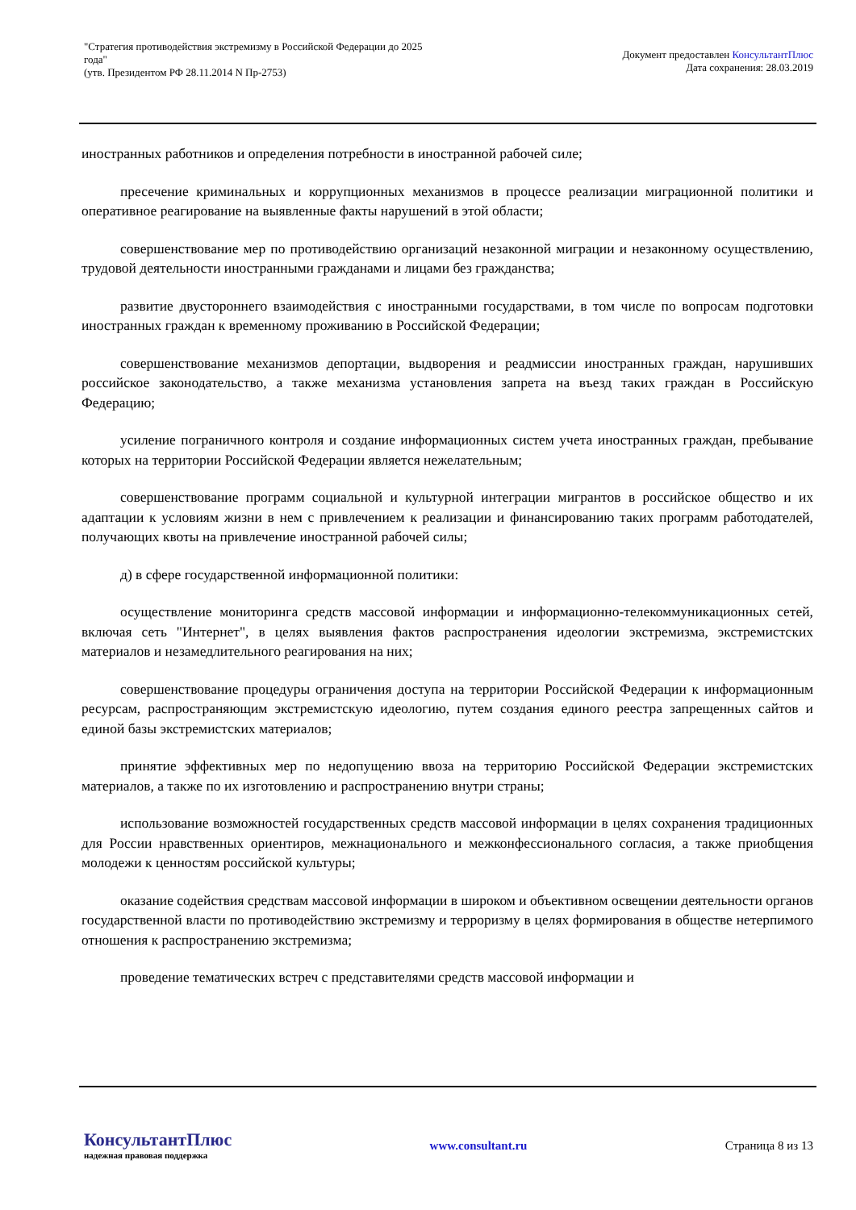"Стратегия противодействия экстремизму в Российской Федерации до 2025
года"
(утв. Президентом РФ 28.11.2014 N Пр-2753)
Документ предоставлен КонсультантПлюс
Дата сохранения: 28.03.2019
иностранных работников и определения потребности в иностранной рабочей силе;
пресечение криминальных и коррупционных механизмов в процессе реализации миграционной политики и оперативное реагирование на выявленные факты нарушений в этой области;
совершенствование мер по противодействию организаций незаконной миграции и незаконному осуществлению, трудовой деятельности иностранными гражданами и лицами без гражданства;
развитие двустороннего взаимодействия с иностранными государствами, в том числе по вопросам подготовки иностранных граждан к временному проживанию в Российской Федерации;
совершенствование механизмов депортации, выдворения и реадмиссии иностранных граждан, нарушивших российское законодательство, а также механизма установления запрета на въезд таких граждан в Российскую Федерацию;
усиление пограничного контроля и создание информационных систем учета иностранных граждан, пребывание которых на территории Российской Федерации является нежелательным;
совершенствование программ социальной и культурной интеграции мигрантов в российское общество и их адаптации к условиям жизни в нем с привлечением к реализации и финансированию таких программ работодателей, получающих квоты на привлечение иностранной рабочей силы;
д) в сфере государственной информационной политики:
осуществление мониторинга средств массовой информации и информационно-телекоммуникационных сетей, включая сеть "Интернет", в целях выявления фактов распространения идеологии экстремизма, экстремистских материалов и незамедлительного реагирования на них;
совершенствование процедуры ограничения доступа на территории Российской Федерации к информационным ресурсам, распространяющим экстремистскую идеологию, путем создания единого реестра запрещенных сайтов и единой базы экстремистских материалов;
принятие эффективных мер по недопущению ввоза на территорию Российской Федерации экстремистских материалов, а также по их изготовлению и распространению внутри страны;
использование возможностей государственных средств массовой информации в целях сохранения традиционных для России нравственных ориентиров, межнационального и межконфессионального согласия, а также приобщения молодежи к ценностям российской культуры;
оказание содействия средствам массовой информации в широком и объективном освещении деятельности органов государственной власти по противодействию экстремизму и терроризму в целях формирования в обществе нетерпимого отношения к распространению экстремизма;
проведение тематических встреч с представителями средств массовой информации и
КонсультантПлюс
надежная правовая поддержка
www.consultant.ru Страница 8 из 13